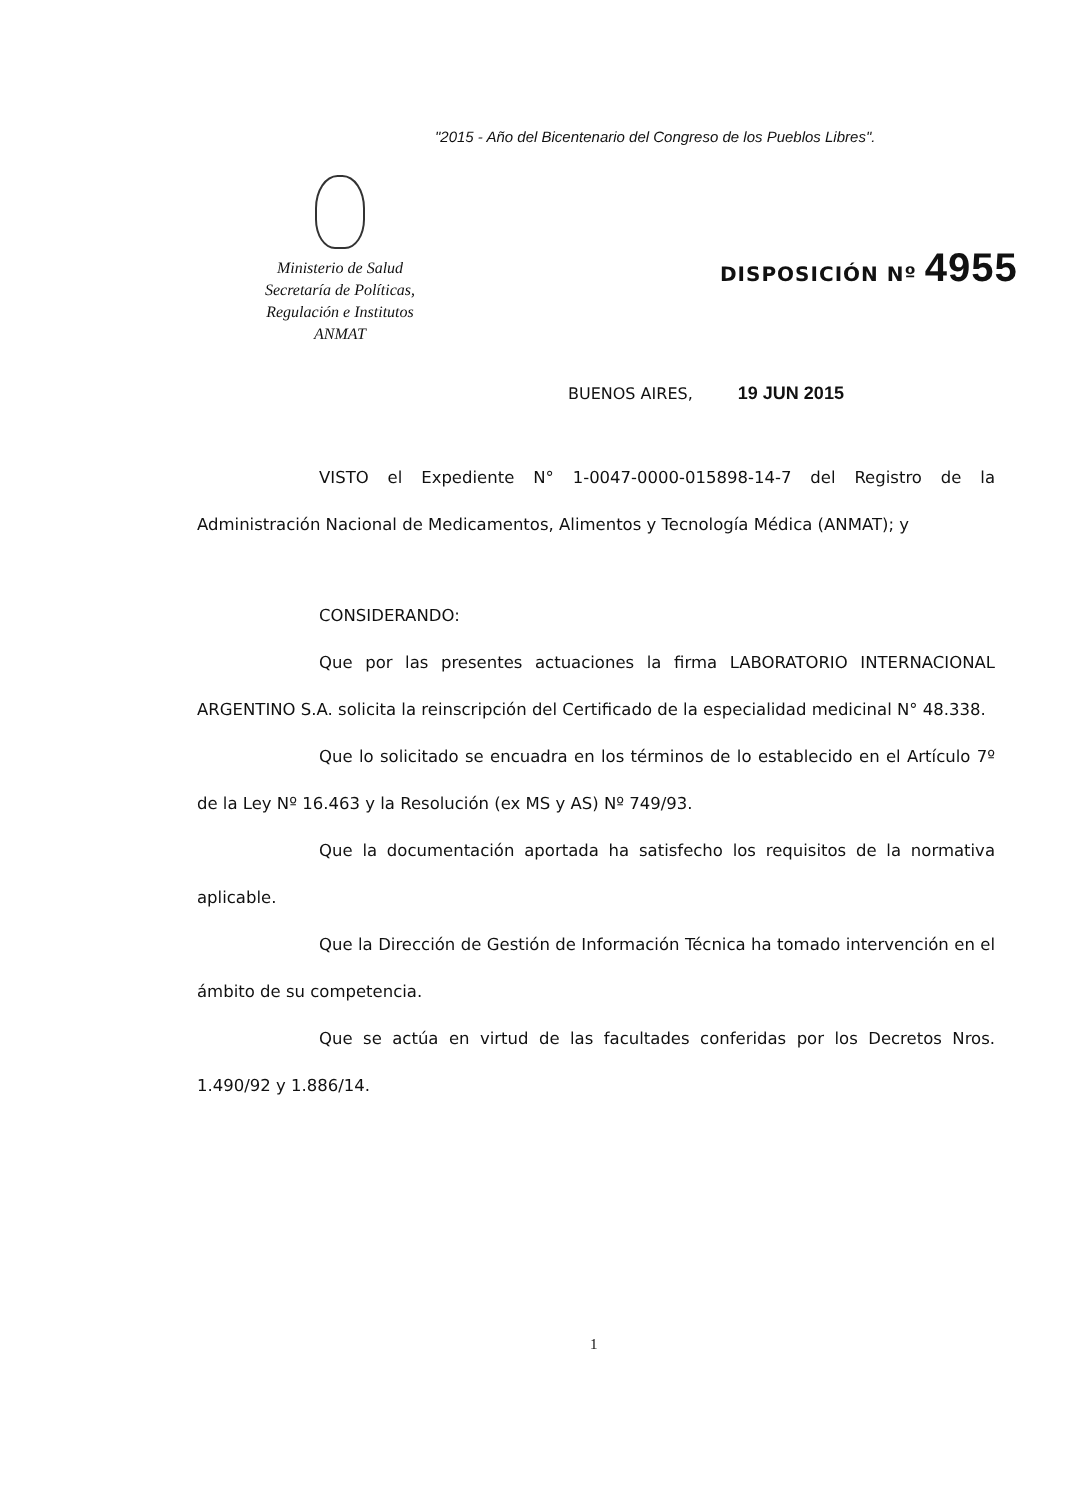"2015 - Año del Bicentenario del Congreso de los Pueblos Libres".
Ministerio de Salud
Secretaría de Políticas,
Regulación e Institutos
ANMAT
DISPOSICIÓN Nº 4955
BUENOS AIRES, 19 JUN 2015
VISTO el Expediente N° 1-0047-0000-015898-14-7 del Registro de la Administración Nacional de Medicamentos, Alimentos y Tecnología Médica (ANMAT); y
CONSIDERANDO:
Que por las presentes actuaciones la firma LABORATORIO INTERNACIONAL ARGENTINO S.A. solicita la reinscripción del Certificado de la especialidad medicinal N° 48.338.
Que lo solicitado se encuadra en los términos de lo establecido en el Artículo 7º de la Ley Nº 16.463 y la Resolución (ex MS y AS) Nº 749/93.
Que la documentación aportada ha satisfecho los requisitos de la normativa aplicable.
Que la Dirección de Gestión de Información Técnica ha tomado intervención en el ámbito de su competencia.
Que se actúa en virtud de las facultades conferidas por los Decretos Nros. 1.490/92 y 1.886/14.
1